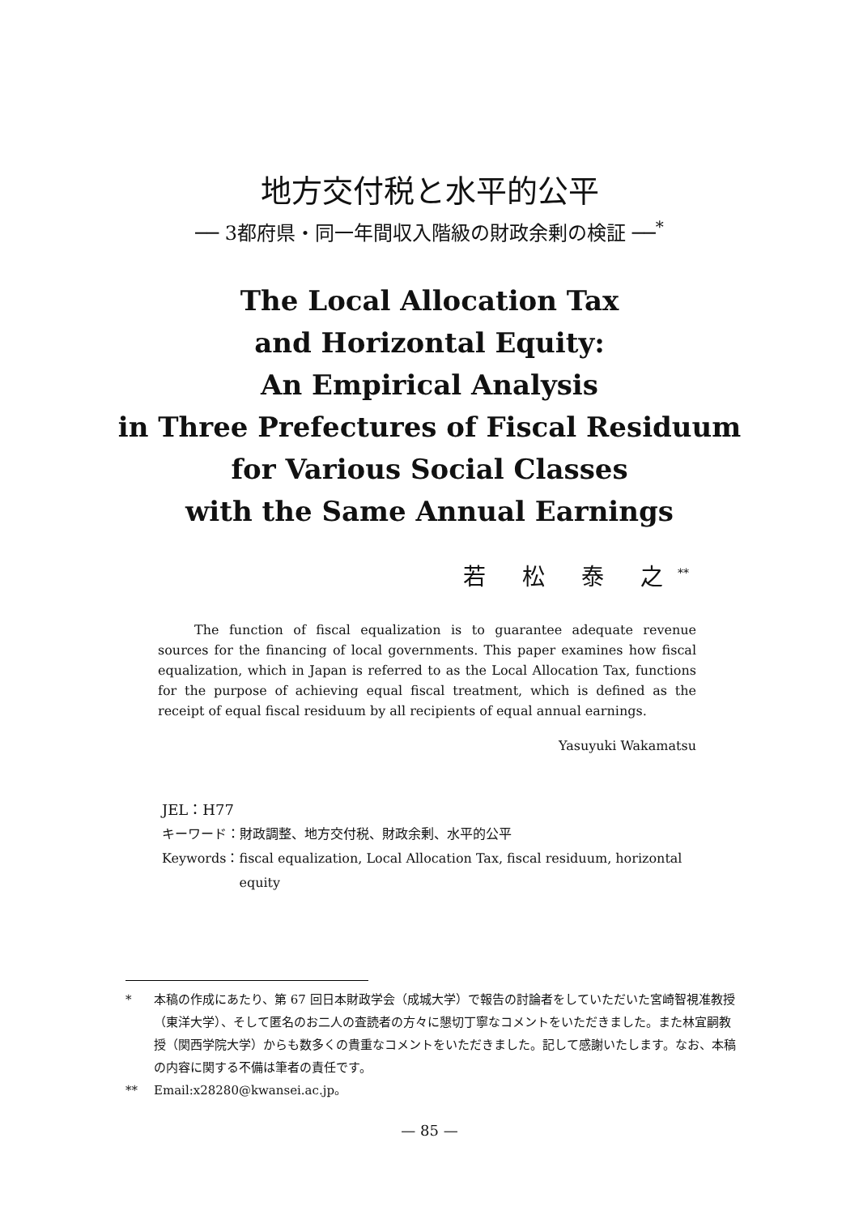地方交付税と水平的公平
── 3都府県・同一年間収入階級の財政余剰の検証 ──<sup>*</sup>
The Local Allocation Tax
and Horizontal Equity:
An Empirical Analysis
in Three Prefectures of Fiscal Residuum
for Various Social Classes
with the Same Annual Earnings
若 松 泰 之<sup>**</sup>
The function of fiscal equalization is to guarantee adequate revenue sources for the financing of local governments. This paper examines how fiscal equalization, which in Japan is referred to as the Local Allocation Tax, functions for the purpose of achieving equal fiscal treatment, which is defined as the receipt of equal fiscal residuum by all recipients of equal annual earnings.
Yasuyuki Wakamatsu
JEL：H77
キーワード：財政調整、地方交付税、財政余剰、水平的公平
Keywords： fiscal equalization, Local Allocation Tax, fiscal residuum, horizontal equity
* 本稿の作成にあたり、第 67 回日本財政学会（成城大学）で報告の討論者をしていただいた宮崎智視准教授（東洋大学）、そして匿名のお二人の査読者の方々に懇切丁寧なコメントをいただきました。また林宜嗣教授（関西学院大学）からも数多くの貴重なコメントをいただきました。記して感謝いたします。なお、本稿の内容に関する不備は筆者の責任です。
** Email:x28280@kwansei.ac.jp。
— 85 —